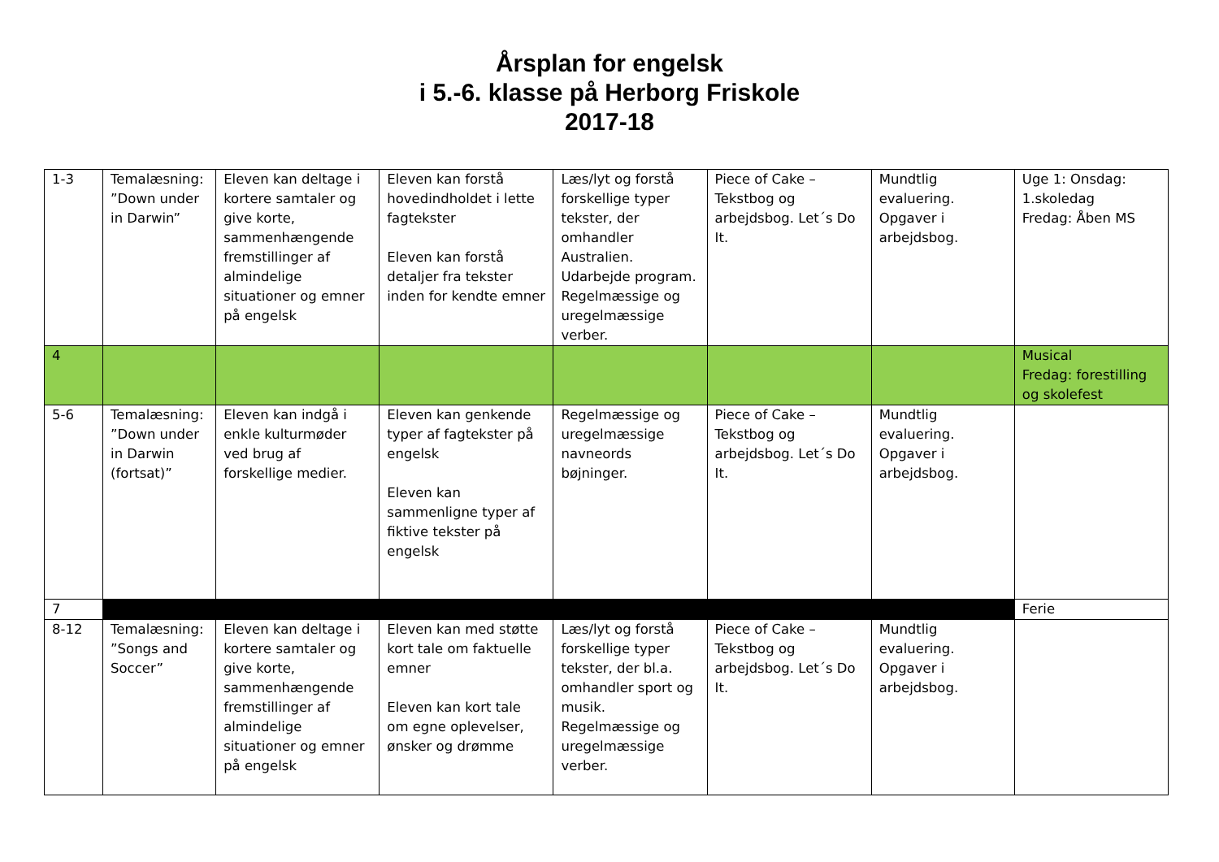Årsplan for engelsk
i 5.-6. klasse på Herborg Friskole
2017-18
| 1-3 | Temalæsning: ”Down under in Darwin” | Eleven kan deltage i kortere samtaler og give korte, sammenhængende fremstillinger af almindelige situationer og emner på engelsk | Eleven kan forstå hovedindholdet i lette fagtekster Eleven kan forstå detaljer fra tekster inden for kendte emner | Læs/lyt og forstå forskellige typer tekster, der omhandler Australien. Udarbejde program. Regelmæssige og uregelmæssige verber. | Piece of Cake – Tekstbog og arbejdsbog. Let´s Do It. | Mundtlig evaluering. Opgaver i arbejdsbog. | Uge 1: Onsdag: 1.skoledag Fredag: Åben MS |
| 4 | | | | | | | Musical Fredag: forestilling og skolefest |
| 5-6 | Temalæsning: ”Down under in Darwin (fortsat)” | Eleven kan indgå i enkle kulturmøder ved brug af forskellige medier. | Eleven kan genkende typer af fagtekster på engelsk Eleven kan sammenligne typer af fiktive tekster på engelsk | Regelmæssige og uregelmæssige navneords bøjninger. | Piece of Cake – Tekstbog og arbejdsbog. Let´s Do It. | Mundtlig evaluering. Opgaver i arbejdsbog. | |
| 7 | | | | | | | Ferie |
| 8-12 | Temalæsning: ”Songs and Soccer” | Eleven kan deltage i kortere samtaler og give korte, sammenhængende fremstillinger af almindelige situationer og emner på engelsk | Eleven kan med støtte kort tale om faktuelle emner Eleven kan kort tale om egne oplevelser, ønsker og drømme | Læs/lyt og forstå forskellige typer tekster, der bl.a. omhandler sport og musik. Regelmæssige og uregelmæssige verber. | Piece of Cake – Tekstbog og arbejdsbog. Let´s Do It. | Mundtlig evaluering. Opgaver i arbejdsbog. | |